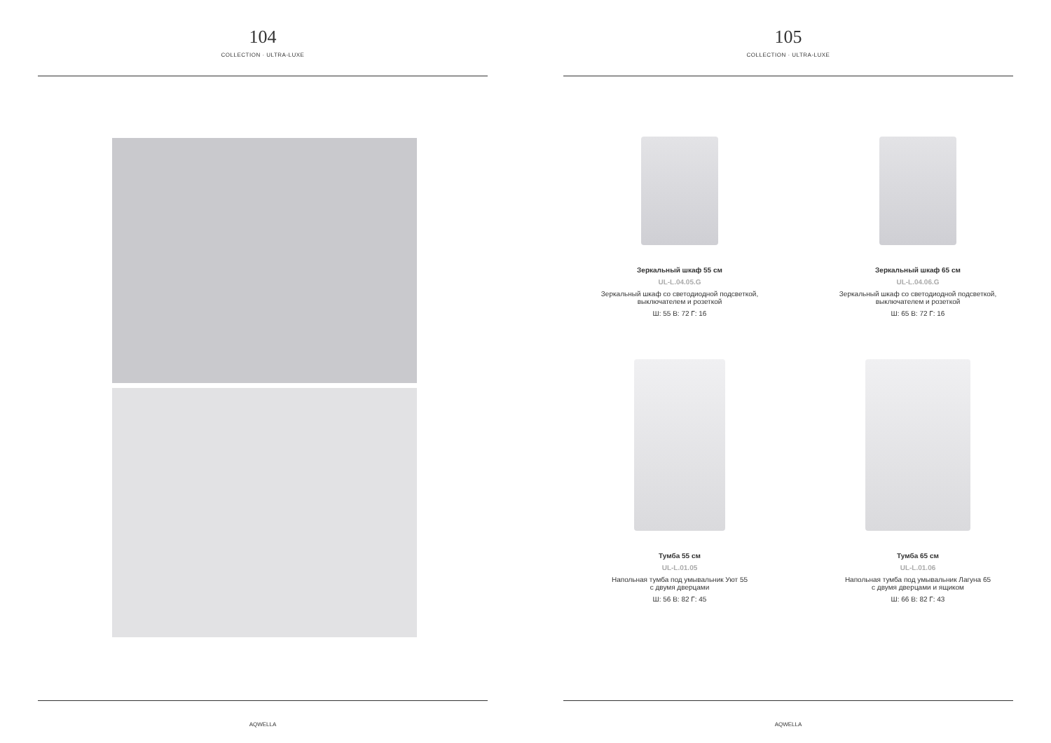104
COLLECTION · ULTRA-LUXE
AQWELLA
105
COLLECTION · ULTRA-LUXE
Зеркальный шкаф 55 см
UL-L.04.05.G
Зеркальный шкаф со светодиодной подсветкой,
выключателем и розеткой
Ш: 55 В: 72 Г: 16
Зеркальный шкаф 65 см
UL-L.04.06.G
Зеркальный шкаф со светодиодной подсветкой,
выключателем и розеткой
Ш: 65 В: 72 Г: 16
Тумба 55 см
UL-L.01.05
Напольная тумба под умывальник Уют 55
с двумя дверцами
Ш: 56 В: 82 Г: 45
Тумба 65 см
UL-L.01.06
Напольная тумба под умывальник Лагуна 65
с двумя дверцами и ящиком
Ш: 66 В: 82 Г: 43
AQWELLA